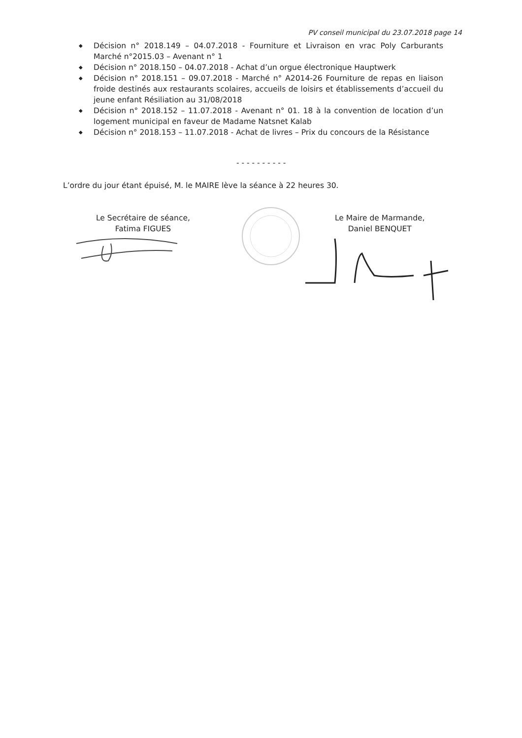PV conseil municipal du 23.07.2018 page 14
◆ Décision n° 2018.149 – 04.07.2018 - Fourniture et Livraison en vrac Poly Carburants Marché n°2015.03 – Avenant n° 1
◆ Décision n° 2018.150 – 04.07.2018 - Achat d’un orgue électronique Hauptwerk
◆ Décision n° 2018.151 – 09.07.2018 - Marché n° A2014-26 Fourniture de repas en liaison froide destinés aux restaurants scolaires, accueils de loisirs et établissements d’accueil du jeune enfant Résiliation au 31/08/2018
◆ Décision n° 2018.152 – 11.07.2018 - Avenant n° 01. 18 à la convention de location d’un logement municipal en faveur de Madame Natsnet Kalab
◆ Décision n° 2018.153 – 11.07.2018 - Achat de livres – Prix du concours de la Résistance
- - - - - - - - - -
L’ordre du jour étant épuisé, M. le MAIRE lève la séance à 22 heures 30.
Le Secrétaire de séance,
Fatima FIGUES
Le Maire de Marmande,
Daniel BENQUET